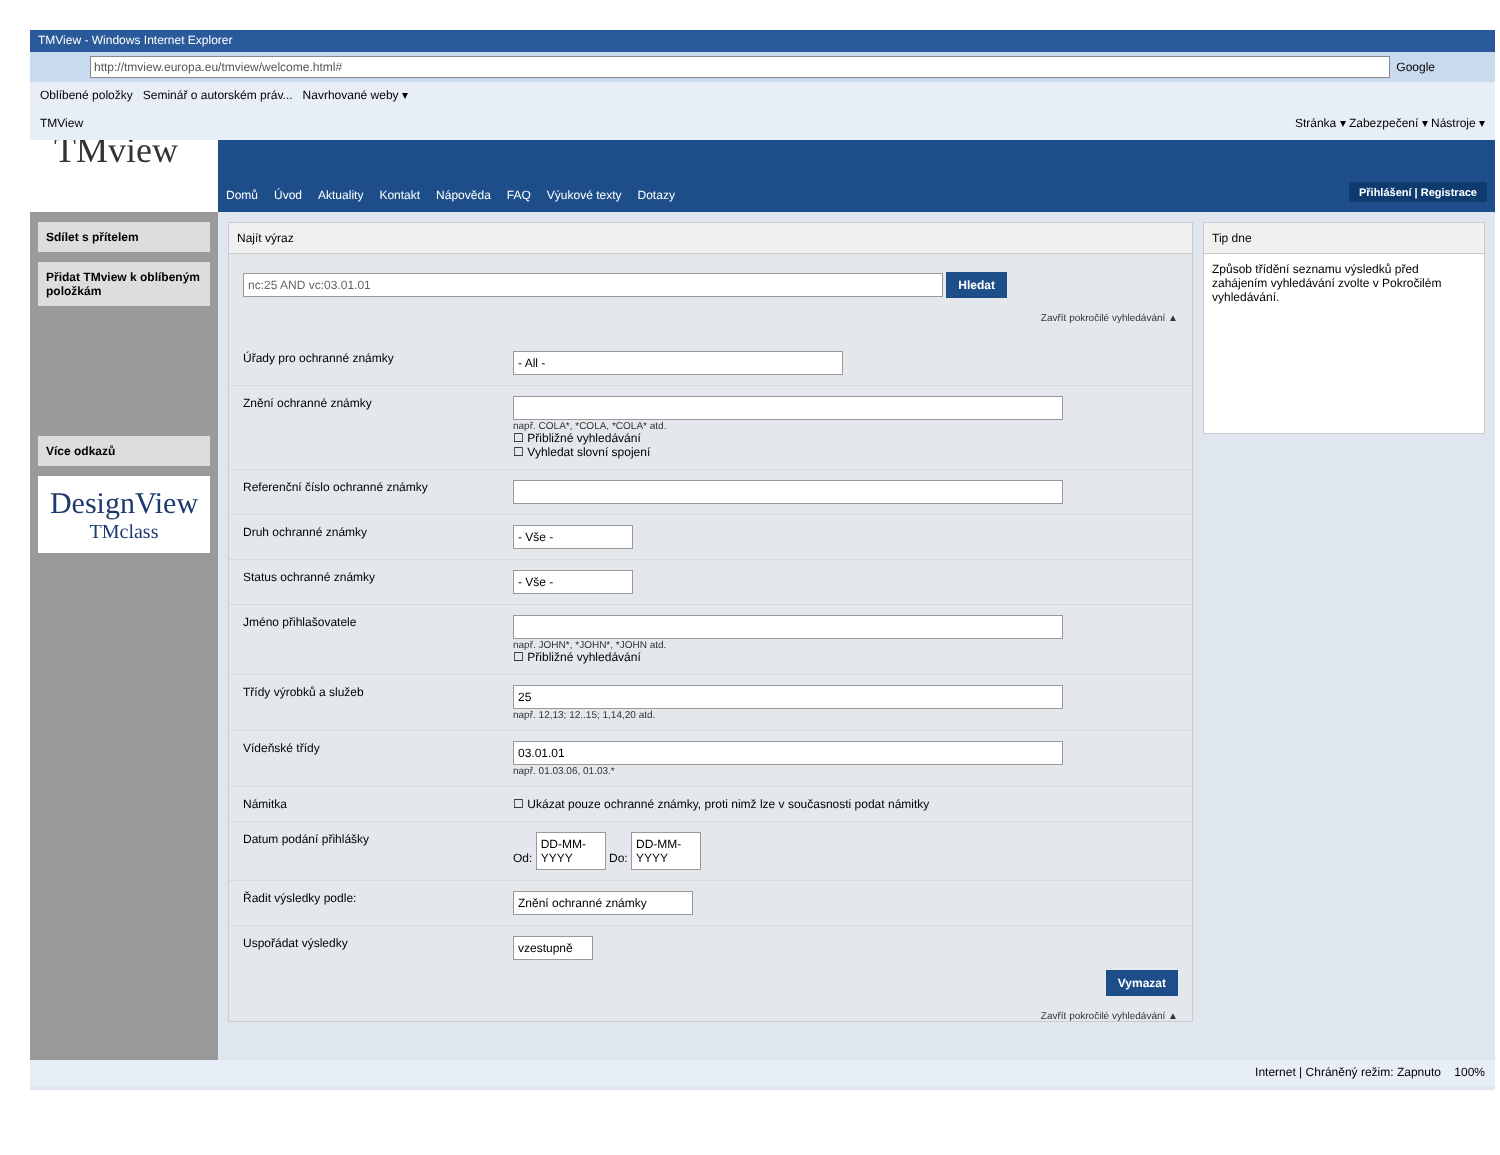TMView - Windows Internet Explorer
http://tmview.europa.eu/tmview/welcome.html# Google
Oblíbené položky Seminář o autorském práv... Navrhované weby ▾
TMView Stránka ▾ Zabezpečení ▾ Nástroje ▾
TMview
Sdílet s přítelem
Přidat TMview k oblíbeným položkám
Více odkazů
DesignView
TMclass
Domů Úvod Aktuality Kontakt Nápověda FAQ Výukové texty Dotazy Přihlášení | Registrace
Najít výraz
nc:25 AND vc:03.01.01 Hledat
Zavřít pokročilé vyhledávání ▲
Úřady pro ochranné známky
- All -
Znění ochranné známky
např. COLA*, *COLA, *COLA* atd.
☐ Přibližné vyhledávání
☐ Vyhledat slovní spojení
Referenční číslo ochranné známky
Druh ochranné známky
- Vše -
Status ochranné známky
- Vše -
Jméno přihlašovatele
např. JOHN*, *JOHN*, *JOHN atd.
☐ Přibližné vyhledávání
Třídy výrobků a služeb
25
např. 12,13; 12..15; 1,14,20 atd.
Vídeňské třídy
03.01.01
např. 01.03.06, 01.03.*
Námitka ☐ Ukázat pouze ochranné známky, proti nimž lze v současnosti podat námitky
Datum podání přihlášky Od: DD-MM-YYYY Do: DD-MM-YYYY
Řadit výsledky podle:
Znění ochranné známky
Uspořádat výsledky
vzestupně
Vymazat
Zavřít pokročilé vyhledávání ▲
Tip dne
Způsob třídění seznamu výsledků před zahájením vyhledávání zvolte v Pokročilém vyhledávání.
Internet | Chráněný režim: Zapnuto 100%